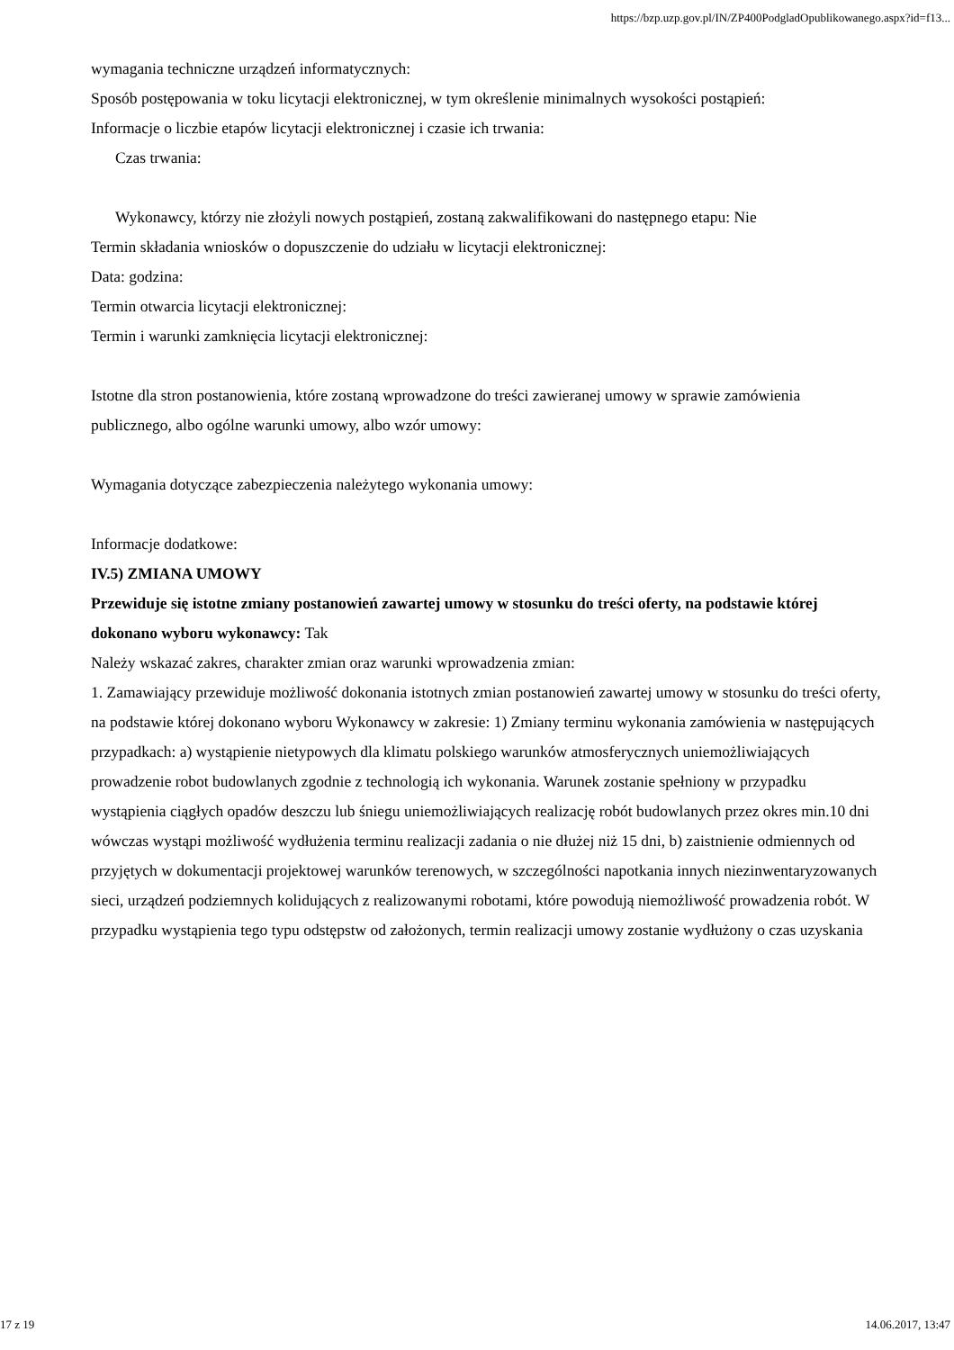https://bzp.uzp.gov.pl/IN/ZP400PodgladOpublikowanego.aspx?id=f13...
wymagania techniczne urządzeń informatycznych:
Sposób postępowania w toku licytacji elektronicznej, w tym określenie minimalnych wysokości postąpień:
Informacje o liczbie etapów licytacji elektronicznej i czasie ich trwania:
Czas trwania:
Wykonawcy, którzy nie złożyli nowych postąpień, zostaną zakwalifikowani do następnego etapu: Nie
Termin składania wniosków o dopuszczenie do udziału w licytacji elektronicznej:
Data: godzina:
Termin otwarcia licytacji elektronicznej:
Termin i warunki zamknięcia licytacji elektronicznej:
Istotne dla stron postanowienia, które zostaną wprowadzone do treści zawieranej umowy w sprawie zamówienia publicznego, albo ogólne warunki umowy, albo wzór umowy:
Wymagania dotyczące zabezpieczenia należytego wykonania umowy:
Informacje dodatkowe:
IV.5) ZMIANA UMOWY
Przewiduje się istotne zmiany postanowień zawartej umowy w stosunku do treści oferty, na podstawie której dokonano wyboru wykonawcy: Tak
Należy wskazać zakres, charakter zmian oraz warunki wprowadzenia zmian:
1. Zamawiający przewiduje możliwość dokonania istotnych zmian postanowień zawartej umowy w stosunku do treści oferty, na podstawie której dokonano wyboru Wykonawcy w zakresie: 1) Zmiany terminu wykonania zamówienia w następujących przypadkach: a) wystąpienie nietypowych dla klimatu polskiego warunków atmosferycznych uniemożliwiających prowadzenie robot budowlanych zgodnie z technologią ich wykonania. Warunek zostanie spełniony w przypadku wystąpienia ciągłych opadów deszczu lub śniegu uniemożliwiających realizację robót budowlanych przez okres min.10 dni wówczas wystąpi możliwość wydłużenia terminu realizacji zadania o nie dłużej niż 15 dni, b) zaistnienie odmiennych od przyjętych w dokumentacji projektowej warunków terenowych, w szczególności napotkania innych niezinwentaryzowanych sieci, urządzeń podziemnych kolidujących z realizowanymi robotami, które powodują niemożliwość prowadzenia robót. W przypadku wystąpienia tego typu odstępstw od założonych, termin realizacji umowy zostanie wydłużony o czas uzyskania
17 z 19 14.06.2017, 13:47